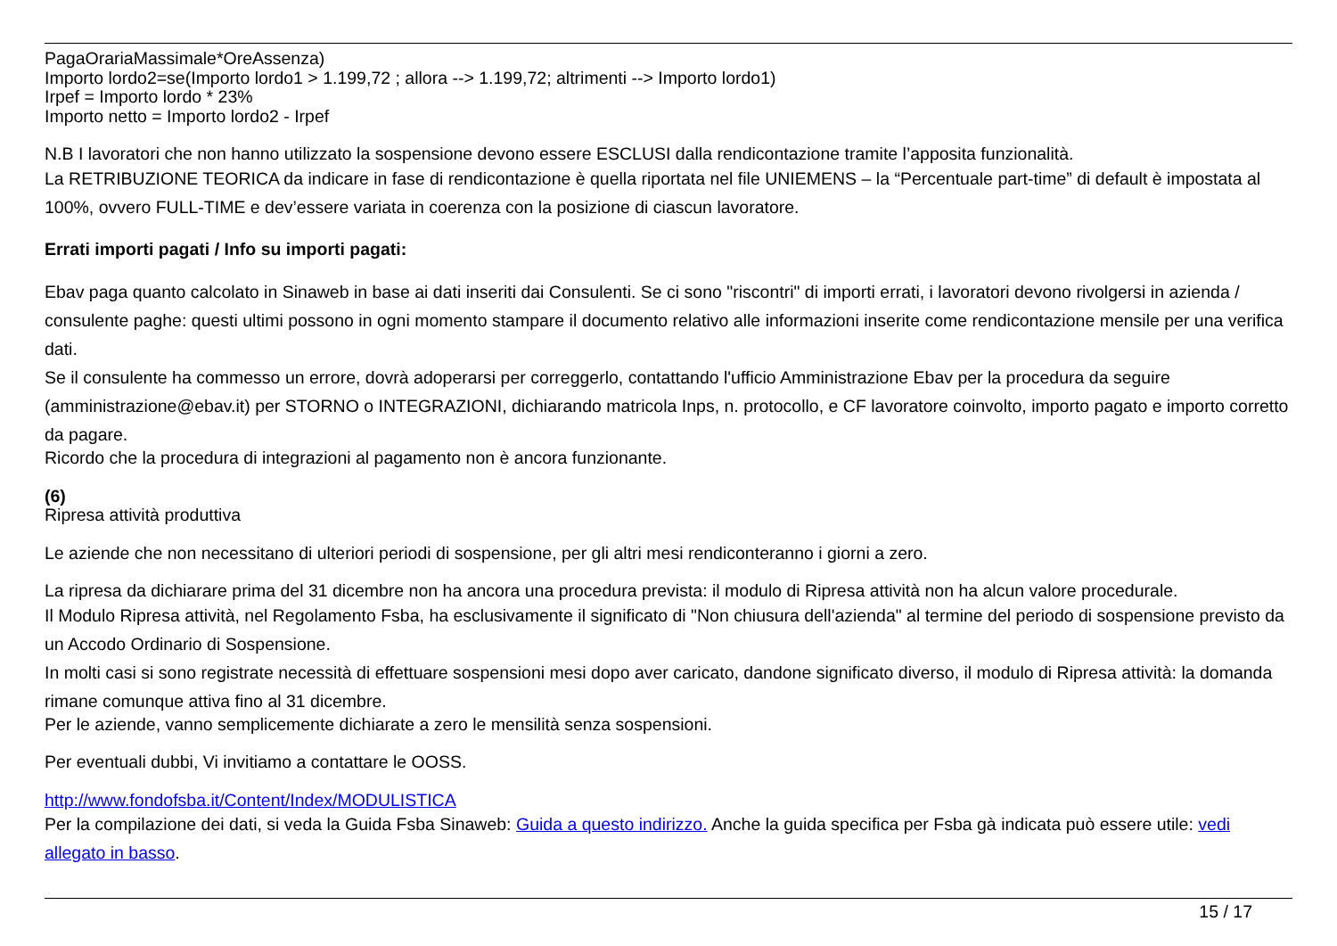PagaOrariaMassimale*OreAssenza)
Importo lordo2=se(Importo lordo1 > 1.199,72 ; allora --> 1.199,72; altrimenti --> Importo lordo1)
Irpef = Importo lordo * 23%
Importo netto = Importo lordo2 - Irpef
N.B I lavoratori che non hanno utilizzato la sospensione devono essere ESCLUSI dalla rendicontazione tramite l’apposita funzionalità.
La RETRIBUZIONE TEORICA da indicare in fase di rendicontazione è quella riportata nel file UNIEMENS – la “Percentuale part-time” di default è impostata al 100%, ovvero FULL-TIME e dev’essere variata in coerenza con la posizione di ciascun lavoratore.
Errati importi pagati / Info su importi pagati:
Ebav paga quanto calcolato in Sinaweb in base ai dati inseriti dai Consulenti. Se ci sono "riscontri" di importi errati, i lavoratori devono rivolgersi in azienda / consulente paghe: questi ultimi possono in ogni momento stampare il documento relativo alle informazioni inserite come rendicontazione mensile per una verifica dati.
Se il consulente ha commesso un errore, dovrà adoperarsi per correggerlo, contattando l'ufficio Amministrazione Ebav per la procedura da seguire (amministrazione@ebav.it) per STORNO o INTEGRAZIONI, dichiarando matricola Inps, n. protocollo, e CF lavoratore coinvolto, importo pagato e importo corretto da pagare.
Ricordo che la procedura di integrazioni al pagamento non è ancora funzionante.
(6)
Ripresa attività produttiva
Le aziende che non necessitano di ulteriori periodi di sospensione, per gli altri mesi rendiconteranno i giorni a zero.
La ripresa da dichiarare prima del 31 dicembre non ha ancora una procedura prevista: il modulo di Ripresa attività non ha alcun valore procedurale.
Il Modulo Ripresa attività, nel Regolamento Fsba, ha esclusivamente il significato di "Non chiusura dell'azienda" al termine del periodo di sospensione previsto da un Accodo Ordinario di Sospensione.
In molti casi si sono registrate necessità di effettuare sospensioni mesi dopo aver caricato, dandone significato diverso, il modulo di Ripresa attività: la domanda rimane comunque attiva fino al 31 dicembre.
Per le aziende, vanno semplicemente dichiarate a zero le mensilità senza sospensioni.
Per eventuali dubbi, Vi invitiamo a contattare le OOSS.
http://www.fondofsba.it/Content/Index/MODULISTICA
Per la compilazione dei dati, si veda la Guida Fsba Sinaweb: Guida a questo indirizzo. Anche la guida specifica per Fsba gà indicata può essere utile: vedi allegato in basso.
15 / 17